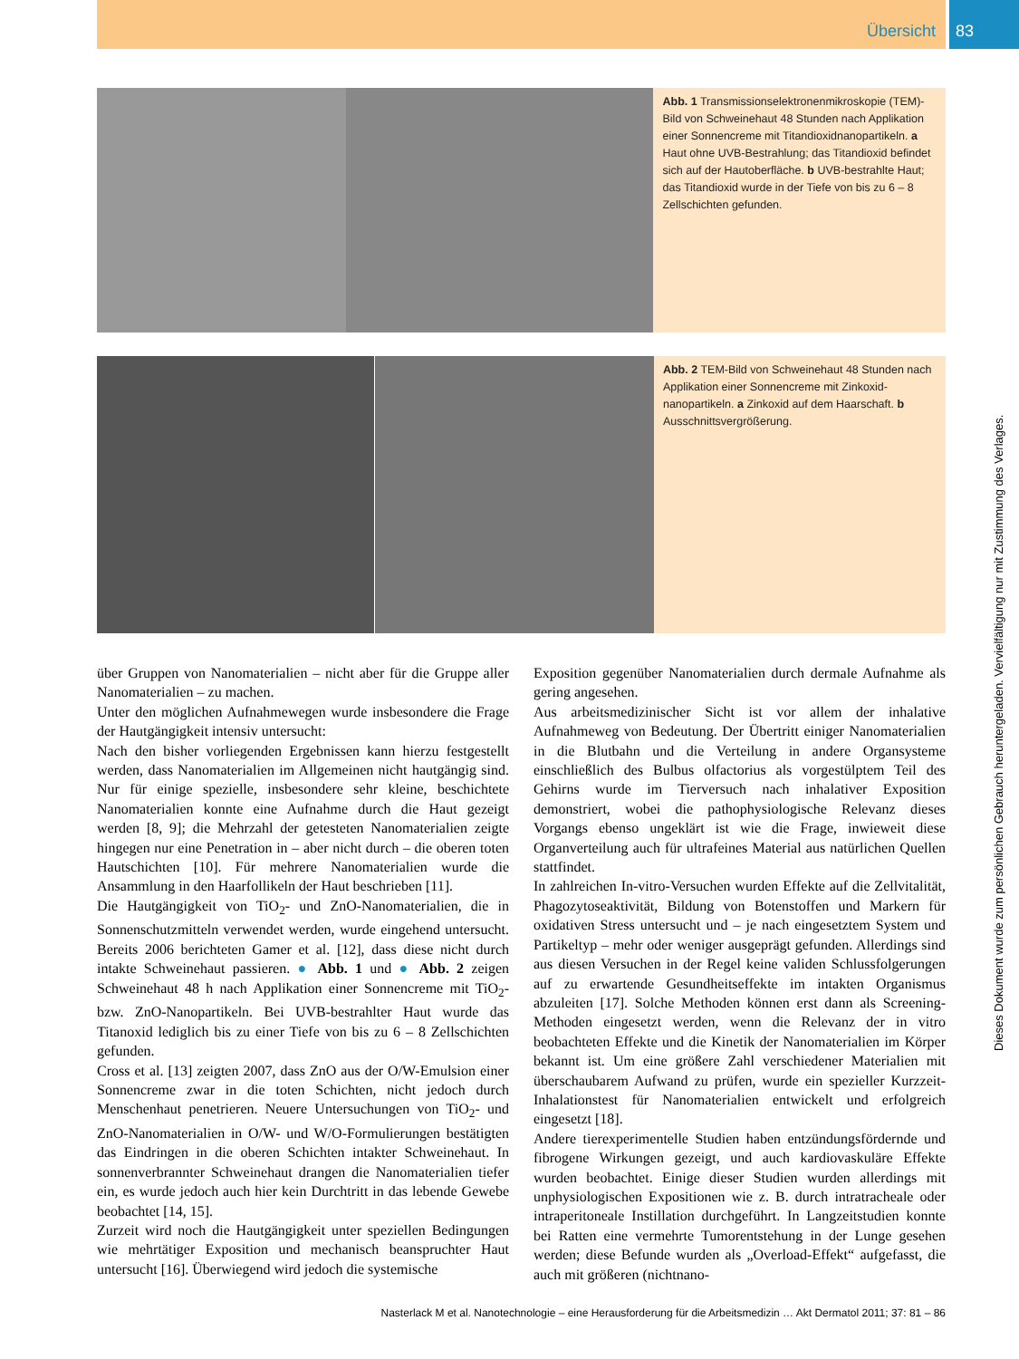Übersicht 83
Abb. 1 Transmissionselektronenmikroskopie (TEM)-Bild von Schweinehaut 48 Stunden nach Applikation einer Sonnencreme mit Titandioxid­nanopartikeln. a Haut ohne UVB-Bestrahlung; das Titandioxid befindet sich auf der Hautoberfläche. b UVB-bestrahlte Haut; das Titandioxid wurde in der Tiefe von bis zu 6 – 8 Zellschichten gefunden.
Abb. 2 TEM-Bild von Schweinehaut 48 Stunden nach Applikation einer Sonnencreme mit Zinkoxid­nanopartikeln. a Zinkoxid auf dem Haarschaft. b Ausschnittsvergrößerung.
über Gruppen von Nanomaterialien – nicht aber für die Gruppe aller Nanomaterialien – zu machen.
Unter den möglichen Aufnahmewegen wurde insbesondere die Frage der Hautgängigkeit intensiv untersucht:
Nach den bisher vorliegenden Ergebnissen kann hierzu festgestellt werden, dass Nanomaterialien im Allgemeinen nicht hautgängig sind. Nur für einige spezielle, insbesondere sehr kleine, beschichtete Nanomaterialien konnte eine Aufnahme durch die Haut gezeigt werden [8, 9]; die Mehrzahl der getesteten Nanomaterialien zeigte hingegen nur eine Penetration in – aber nicht durch – die oberen toten Hautschichten [10]. Für mehrere Nanomaterialien wurde die Ansammlung in den Haarfollikeln der Haut beschrieben [11].
Die Hautgängigkeit von TiO<sub>2</sub>- und ZnO-Nanomaterialien, die in Sonnenschutzmitteln verwendet werden, wurde eingehend untersucht. Bereits 2006 berichteten Gamer et al. [12], dass diese nicht durch intakte Schweinehaut passieren. ● Abb. 1 und ● Abb. 2 zeigen Schweinehaut 48 h nach Applikation einer Sonnencreme mit TiO<sub>2</sub>- bzw. ZnO-Nanopartikeln. Bei UVB-bestrahlter Haut wurde das Titanoxid lediglich bis zu einer Tiefe von bis zu 6 – 8 Zellschichten gefunden.
Cross et al. [13] zeigten 2007, dass ZnO aus der O/W-Emulsion einer Sonnencreme zwar in die toten Schichten, nicht jedoch durch Menschenhaut penetrieren. Neuere Untersuchungen von TiO<sub>2</sub>- und ZnO-Nanomaterialien in O/W- und W/O-Formulierungen bestätigten das Eindringen in die oberen Schichten intakter Schweinehaut. In sonnenverbrannter Schweinehaut drangen die Nanomaterialien tiefer ein, es wurde jedoch auch hier kein Durchtritt in das lebende Gewebe beobachtet [14, 15].
Zurzeit wird noch die Hautgängigkeit unter speziellen Bedingungen wie mehrtätiger Exposition und mechanisch beanspruchter Haut untersucht [16]. Überwiegend wird jedoch die systemische
Exposition gegenüber Nanomaterialien durch dermale Aufnahme als gering angesehen.
Aus arbeitsmedizinischer Sicht ist vor allem der inhalative Aufnahmeweg von Bedeutung. Der Übertritt einiger Nanomaterialien in die Blutbahn und die Verteilung in andere Organsysteme einschließlich des Bulbus olfactorius als vorgestülptem Teil des Gehirns wurde im Tierversuch nach inhalativer Exposition demonstriert, wobei die pathophysiologische Relevanz dieses Vorgangs ebenso ungeklärt ist wie die Frage, inwieweit diese Organverteilung auch für ultrafeines Material aus natürlichen Quellen stattfindet.
In zahlreichen In-vitro-Versuchen wurden Effekte auf die Zellvitalität, Phagozytoseaktivität, Bildung von Botenstoffen und Markern für oxidativen Stress untersucht und – je nach eingesetztem System und Partikeltyp – mehr oder weniger ausgeprägt gefunden. Allerdings sind aus diesen Versuchen in der Regel keine validen Schlussfolgerungen auf zu erwartende Gesundheitseffekte im intakten Organismus abzuleiten [17]. Solche Methoden können erst dann als Screening-Methoden eingesetzt werden, wenn die Relevanz der in vitro beobachteten Effekte und die Kinetik der Nanomaterialien im Körper bekannt ist. Um eine größere Zahl verschiedener Materialien mit überschaubarem Aufwand zu prüfen, wurde ein spezieller Kurzzeit-Inhalationstest für Nanomaterialien entwickelt und erfolgreich eingesetzt [18].
Andere tierexperimentelle Studien haben entzündungsfördernde und fibrogene Wirkungen gezeigt, und auch kardiovaskuläre Effekte wurden beobachtet. Einige dieser Studien wurden allerdings mit unphysiologischen Expositionen wie z. B. durch intratracheale oder intraperitoneale Instillation durchgeführt. In Langzeitstudien konnte bei Ratten eine vermehrte Tumorentstehung in der Lunge gesehen werden; diese Befunde wurden als „Overload-Effekt“ aufgefasst, die auch mit größeren (nichtnano-
Nasterlack M et al. Nanotechnologie – eine Herausforderung für die Arbeitsmedizin … Akt Dermatol 2011; 37: 81 – 86
Dieses Dokument wurde zum persönlichen Gebrauch heruntergeladen. Vervielfältigung nur mit Zustimmung des Verlages.